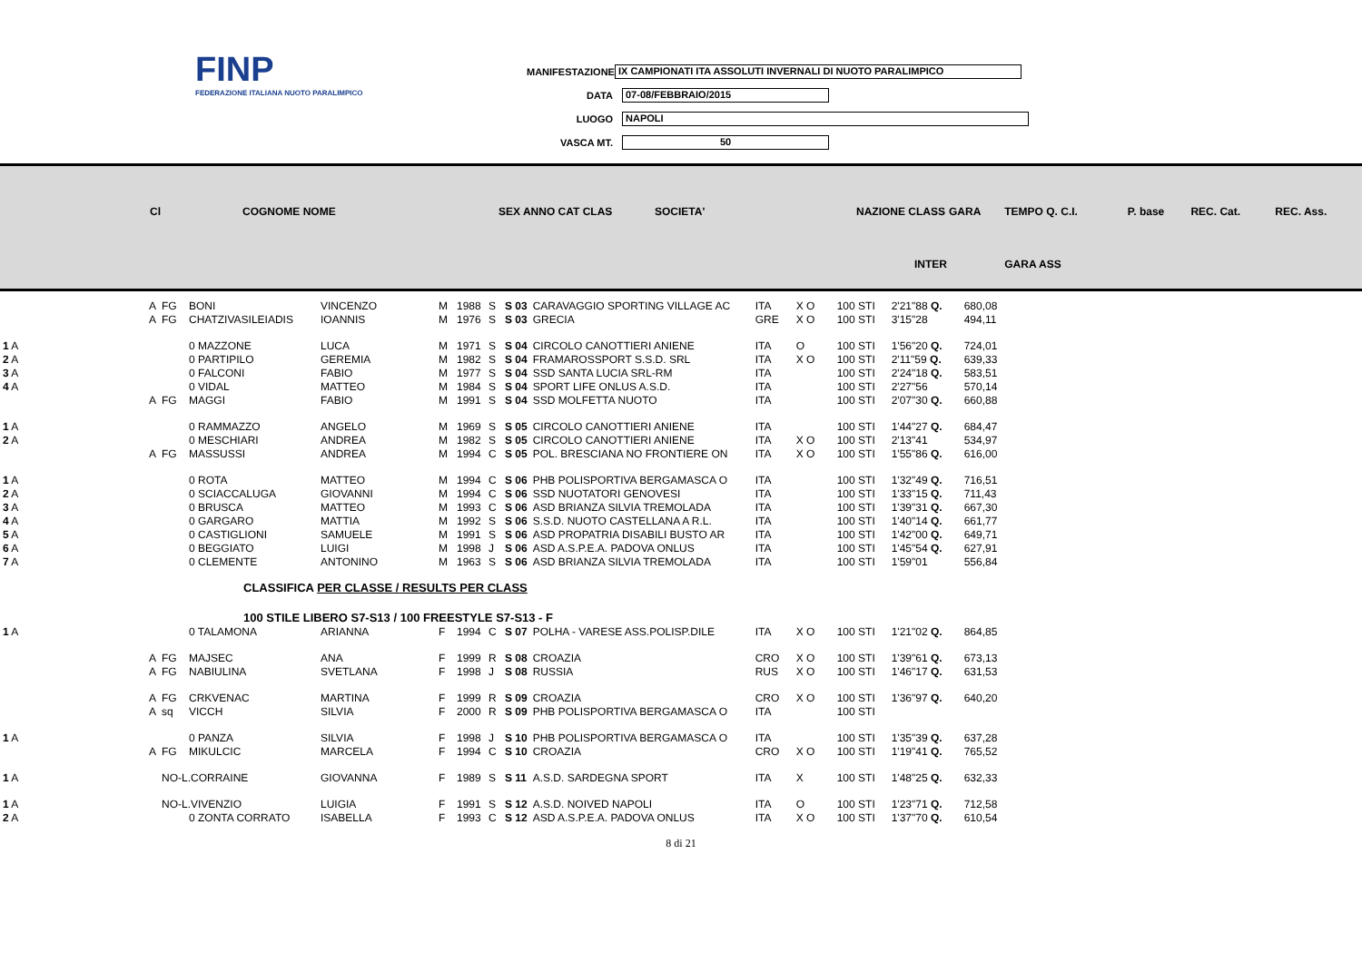FINP
FEDERAZIONE ITALIANA NUOTO PARALIMPICO
MANIFESTAZIONE IX CAMPIONATI ITA ASSOLUTI INVERNALI DI NUOTO PARALIMPICO
DATA 07-08/FEBBRAIO/2015
LUOGO NAPOLI
VASCA MT. 50
| Cl | COGNOME NOME | SEX ANNO CAT CLAS | SOCIETA' | NAZIONE CLASS | GARA | TEMPO Q. C.I. | P. base | REC. Cat. | REC. Ass. |
| --- | --- | --- | --- | --- | --- | --- | --- | --- | --- |
| INTER | | | | | | GARA ASS | | | |
| A | FG | BONI | VINCENZO | M | 1988 | S | S 03 | CARAVAGGIO SPORTING VILLAGE AC | ITA | X O | 100 STI | 2'21"88 Q. | 680,08 |
| A | FG | CHATZIVASILEIADIS | IOANNIS | M | 1976 | S | S 03 | GRECIA | GRE | X O | 100 STI | 3'15"28 | 494,11 |
| 1 A | | 0 MAZZONE | LUCA | M | 1971 | S | S 04 | CIRCOLO CANOTTIERI ANIENE | ITA | O | 100 STI | 1'56"20 Q. | 724,01 |
| 2 A | | 0 PARTIPILO | GEREMIA | M | 1982 | S | S 04 | FRAMAROSSPORT S.S.D. SRL | ITA | X O | 100 STI | 2'11"59 Q. | 639,33 |
| 3 A | | 0 FALCONI | FABIO | M | 1977 | S | S 04 | SSD SANTA LUCIA SRL-RM | ITA | | 100 STI | 2'24"18 Q. | 583,51 |
| 4 A | | 0 VIDAL | MATTEO | M | 1984 | S | S 04 | SPORT LIFE ONLUS A.S.D. | ITA | | 100 STI | 2'27"56 | 570,14 |
| A | FG | MAGGI | FABIO | M | 1991 | S | S 04 | SSD MOLFETTA NUOTO | ITA | | 100 STI | 2'07"30 Q. | 660,88 |
| 1 A | | 0 RAMMAZZO | ANGELO | M | 1969 | S | S 05 | CIRCOLO CANOTTIERI ANIENE | ITA | | 100 STI | 1'44"27 Q. | 684,47 |
| 2 A | | 0 MESCHIARI | ANDREA | M | 1982 | S | S 05 | CIRCOLO CANOTTIERI ANIENE | ITA | X O | 100 STI | 2'13"41 | 534,97 |
| A | FG | MASSUSSI | ANDREA | M | 1994 | C | S 05 | POL. BRESCIANA NO FRONTIERE ON | ITA | X O | 100 STI | 1'55"86 Q. | 616,00 |
| 1 A | | 0 ROTA | MATTEO | M | 1994 | C | S 06 | PHB POLISPORTIVA BERGAMASCA O | ITA | | 100 STI | 1'32"49 Q. | 716,51 |
| 2 A | | 0 SCIACCALUGA | GIOVANNI | M | 1994 | C | S 06 | SSD NUOTATORI GENOVESI | ITA | | 100 STI | 1'33"15 Q. | 711,43 |
| 3 A | | 0 BRUSCA | MATTEO | M | 1993 | C | S 06 | ASD BRIANZA SILVIA TREMOLADA | ITA | | 100 STI | 1'39"31 Q. | 667,30 |
| 4 A | | 0 GARGARO | MATTIA | M | 1992 | S | S 06 | S.S.D. NUOTO CASTELLANA A R.L. | ITA | | 100 STI | 1'40"14 Q. | 661,77 |
| 5 A | | 0 CASTIGLIONI | SAMUELE | M | 1991 | S | S 06 | ASD PROPATRIA DISABILI BUSTO AR | ITA | | 100 STI | 1'42"00 Q. | 649,71 |
| 6 A | | 0 BEGGIATO | LUIGI | M | 1998 | J | S 06 | ASD A.S.P.E.A. PADOVA ONLUS | ITA | | 100 STI | 1'45"54 Q. | 627,91 |
| 7 A | | 0 CLEMENTE | ANTONINO | M | 1963 | S | S 06 | ASD BRIANZA SILVIA TREMOLADA | ITA | | 100 STI | 1'59"01 | 556,84 |
CLASSIFICA PER CLASSE / RESULTS PER CLASS
100 STILE LIBERO S7-S13 / 100 FREESTYLE S7-S13 - F
| 1 A | | 0 TALAMONA | ARIANNA | F | 1994 | C | S 07 | POLHA - VARESE ASS.POLISP.DILE | ITA | X O | 100 STI | 1'21"02 Q. | 864,85 |
| A | FG | MAJSEC | ANA | F | 1999 | R | S 08 | CROAZIA | CRO | X O | 100 STI | 1'39"61 Q. | 673,13 |
| A | FG | NABIULINA | SVETLANA | F | 1998 | J | S 08 | RUSSIA | RUS | X O | 100 STI | 1'46"17 Q. | 631,53 |
| A | FG | CRKVENAC | MARTINA | F | 1999 | R | S 09 | CROAZIA | CRO | X O | 100 STI | 1'36"97 Q. | 640,20 |
| A | sq | VICCH | SILVIA | F | 2000 | R | S 09 | PHB POLISPORTIVA BERGAMASCA O | ITA | | 100 STI | | |
| 1 A | | 0 PANZA | SILVIA | F | 1998 | J | S 10 | PHB POLISPORTIVA BERGAMASCA O | ITA | | 100 STI | 1'35"39 Q. | 637,28 |
| A | FG | MIKULCIC | MARCELA | F | 1994 | C | S 10 | CROAZIA | CRO | X O | 100 STI | 1'19"41 Q. | 765,52 |
| 1 A | NO-L.CORRAINE | | GIOVANNA | F | 1989 | S | S 11 | A.S.D. SARDEGNA SPORT | ITA | X | 100 STI | 1'48"25 Q. | 632,33 |
| 1 A | NO-L.VIVENZIO | | LUIGIA | F | 1991 | S | S 12 | A.S.D. NOIVED NAPOLI | ITA | O | 100 STI | 1'23"71 Q. | 712,58 |
| 2 A | | 0 ZONTA CORRATO | ISABELLA | F | 1993 | C | S 12 | ASD A.S.P.E.A. PADOVA ONLUS | ITA | X O | 100 STI | 1'37"70 Q. | 610,54 |
8 di 21